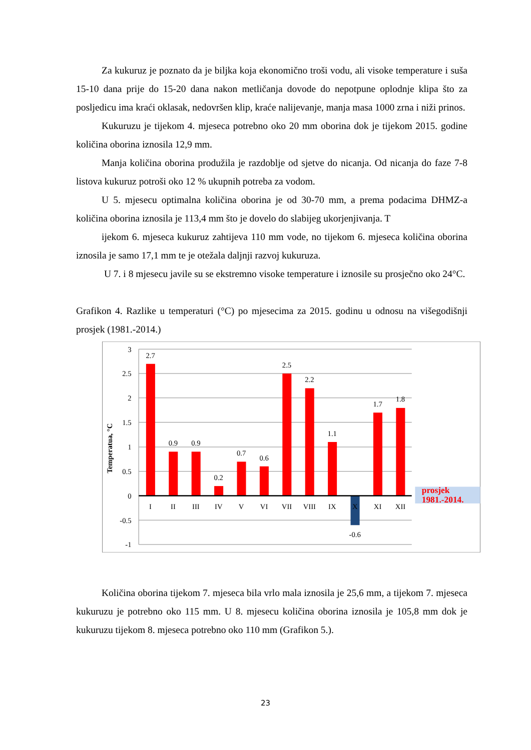Za kukuruz je poznato da je biljka koja ekonomično troši vodu, ali visoke temperature i suša 15-10 dana prije do 15-20 dana nakon metličanja dovode do nepotpune oplodnje klipa što za posljedicu ima kraći oklasak, nedovršen klip, kraće nalijevanje, manja masa 1000 zrna i niži prinos.
Kukuruzu je tijekom 4. mjeseca potrebno oko 20 mm oborina dok je tijekom 2015. godine količina oborina iznosila 12,9 mm.
Manja količina oborina produžila je razdoblje od sjetve do nicanja. Od nicanja do faze 7-8 listova kukuruz potroši oko 12 % ukupnih potreba za vodom.
U 5. mjesecu optimalna količina oborina je od 30-70 mm, a prema podacima DHMZ-a količina oborina iznosila je 113,4 mm što je dovelo do slabijeg ukorjenjivanja. T
ijekom 6. mjeseca kukuruz zahtijeva 110 mm vode, no tijekom 6. mjeseca količina oborina iznosila je samo 17,1 mm te je otežala daljnji razvoj kukuruza.
U 7. i 8 mjesecu javile su se ekstremno visoke temperature i iznosile su prosječno oko 24°C.
Grafikon 4. Razlike u temperaturi (°C) po mjesecima za 2015. godinu u odnosu na višegodišnji prosjek (1981.-2014.)
3
2.5
2
1.5
1
0.5
0
-0.5
-1
2.7
0.9
0.9
0.2
0.7
0.6
2.5
2.2
1.1
-0.6
1.7
1.8
I
II
III
IV
V
VI
VII
VIII
IX
X
XI
XII
Temperatua, °C
prosjek
1981.-2014.
Količina oborina tijekom 7. mjeseca bila vrlo mala iznosila je 25,6 mm, a tijekom 7. mjeseca kukuruzu je potrebno oko 115 mm. U 8. mjesecu količina oborina iznosila je 105,8 mm dok je kukuruzu tijekom 8. mjeseca potrebno oko 110 mm (Grafikon 5.).
23